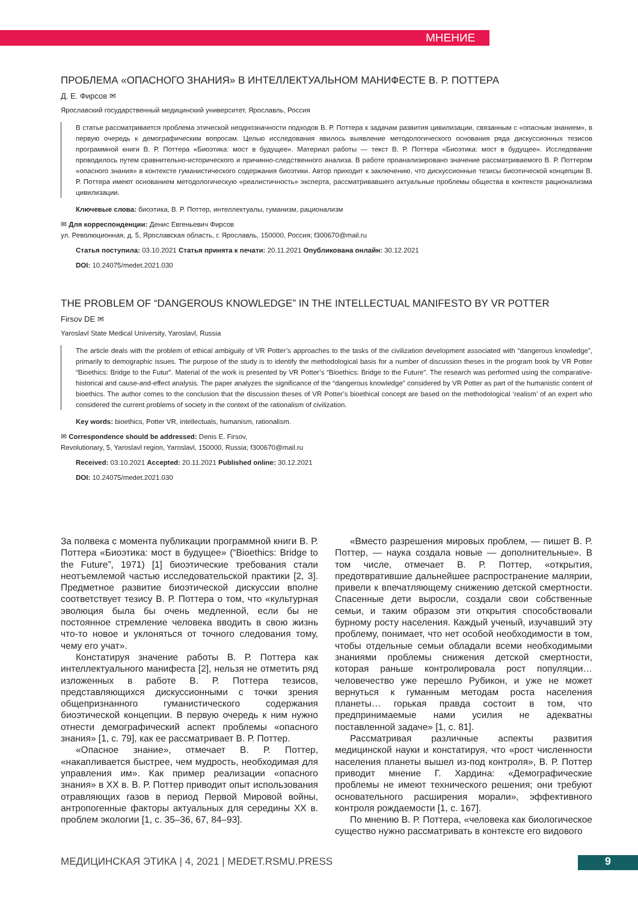МНЕНИЕ
ПРОБЛЕМА «ОПАСНОГО ЗНАНИЯ» В ИНТЕЛЛЕКТУАЛЬНОМ МАНИФЕСТЕ В. Р. ПОТТЕРА
Д. Е. Фирсов ✉
Ярославский государственный медицинский университет, Ярославль, Россия
В статье рассматривается проблема этической неоднозначности подходов В. Р. Поттера к задачам развития цивилизации, связанным с «опасным знанием», в первую очередь к демографическим вопросам. Целью исследования явилось выявление методологического основания ряда дискуссионных тезисов программной книги В. Р. Поттера «Биоэтика: мост в будущее». Материал работы — текст В. Р. Поттера «Биоэтика: мост в будущее». Исследование проводилось путем сравнительно-исторического и причинно-следственного анализа. В работе проанализировано значение рассматриваемого В. Р. Поттером «опасного знания» в контексте гуманистического содержания биоэтики. Автор приходит к заключению, что дискуссионные тезисы биоэтической концепции В. Р. Поттера имеют основанием методологическую «реалистичность» эксперта, рассматривавшего актуальные проблемы общества в контексте рационализма цивилизации.
Ключевые слова: биоэтика, В. Р. Поттер, интеллектуалы, гуманизм, рационализм
✉ Для корреспонденции: Денис Евгеньевич Фирсов
ул. Революционная, д. 5, Ярославская область, г. Ярославль, 150000, Россия; f300670@mail.ru
Статья поступила: 03.10.2021 Статья принята к печати: 20.11.2021 Опубликована онлайн: 30.12.2021
DOI: 10.24075/medet.2021.030
THE PROBLEM OF “DANGEROUS KNOWLEDGE” IN THE INTELLECTUAL MANIFESTO BY VR POTTER
Firsov DE ✉
Yaroslavl State Medical University, Yaroslavl, Russia
The article deals with the problem of ethical ambiguity of VR Potter’s approaches to the tasks of the civilization development associated with “dangerous knowledge”, primarily to demographic issues. The purpose of the study is to identify the methodological basis for a number of discussion theses in the program book by VR Potter “Bioethics: Bridge to the Futur”. Material of the work is presented by VR Potter’s “Bioethics: Bridge to the Future”. The research was performed using the comparative-historical and cause-and-effect analysis. The paper analyzes the significance of the “dangerous knowledge” considered by VR Potter as part of the humanistic content of bioethics. The author comes to the conclusion that the discussion theses of VR Potter’s bioethical concept are based on the methodological ‘realism’ of an expert who considered the current problems of society in the context of the rationalism of civilization.
Key words: bioethics, Potter VR, intellectuals, humanism, rationalism.
✉ Correspondence should be addressed: Denis E. Firsov,
Revolutionary, 5, Yaroslavl region, Yaroslavl, 150000, Russia; f300670@mail.ru
Received: 03.10.2021 Accepted: 20.11.2021 Published online: 30.12.2021
DOI: 10.24075/medet.2021.030
За полвека с момента публикации программной книги В. Р. Поттера «Биоэтика: мост в будущее» (“Bioethics: Bridge to the Future”, 1971) [1] биоэтические требования стали неотъемлемой частью исследовательской практики [2, 3]. Предметное развитие биоэтической дискуссии вполне соответствует тезису В. Р. Поттера о том, что «культурная эволюция была бы очень медленной, если бы не постоянное стремление человека вводить в свою жизнь что-то новое и уклоняться от точного следования тому, чему его учат».
Констатируя значение работы В. Р. Поттера как интеллектуального манифеста [2], нельзя не отметить ряд изложенных в работе В. Р. Поттера тезисов, представляющихся дискуссионными с точки зрения общепризнанного гуманистического содержания биоэтической концепции. В первую очередь к ним нужно отнести демографический аспект проблемы «опасного знания» [1, с. 79], как ее рассматривает В. Р. Поттер.
«Опасное знание», отмечает В. Р. Поттер, «накапливается быстрее, чем мудрость, необходимая для управления им». Как пример реализации «опасного знания» в XX в. В. Р. Поттер приводит опыт использования отравляющих газов в период Первой Мировой войны, антропогенные факторы актуальных для середины XX в. проблем экологии [1, с. 35–36, 67, 84–93].
«Вместо разрешения мировых проблем, — пишет В. Р. Поттер, — наука создала новые — дополнительные». В том числе, отмечает В. Р. Поттер, «открытия, предотвратившие дальнейшее распространение малярии, привели к впечатляющему снижению детской смертности. Спасенные дети выросли, создали свои собственные семьи, и таким образом эти открытия способствовали бурному росту населения. Каждый ученый, изучавший эту проблему, понимает, что нет особой необходимости в том, чтобы отдельные семьи обладали всеми необходимыми знаниями проблемы снижения детской смертности, которая раньше контролировала рост популяции… человечество уже перешло Рубикон, и уже не может вернуться к гуманным методам роста населения планеты… горькая правда состоит в том, что предпринимаемые нами усилия не адекватны поставленной задаче» [1, с. 81].
Рассматривая различные аспекты развития медицинской науки и констатируя, что «рост численности населения планеты вышел из-под контроля», В. Р. Поттер приводит мнение Г. Хардина: «Демографические проблемы не имеют технического решения; они требуют основательного расширения морали», эффективного контроля рождаемости [1, с. 167].
По мнению В. Р. Поттера, «человека как биологическое существо нужно рассматривать в контексте его видового
МЕДИЦИНСКАЯ ЭТИКА | 4, 2021 | MEDET.RSMU.PRESS
9